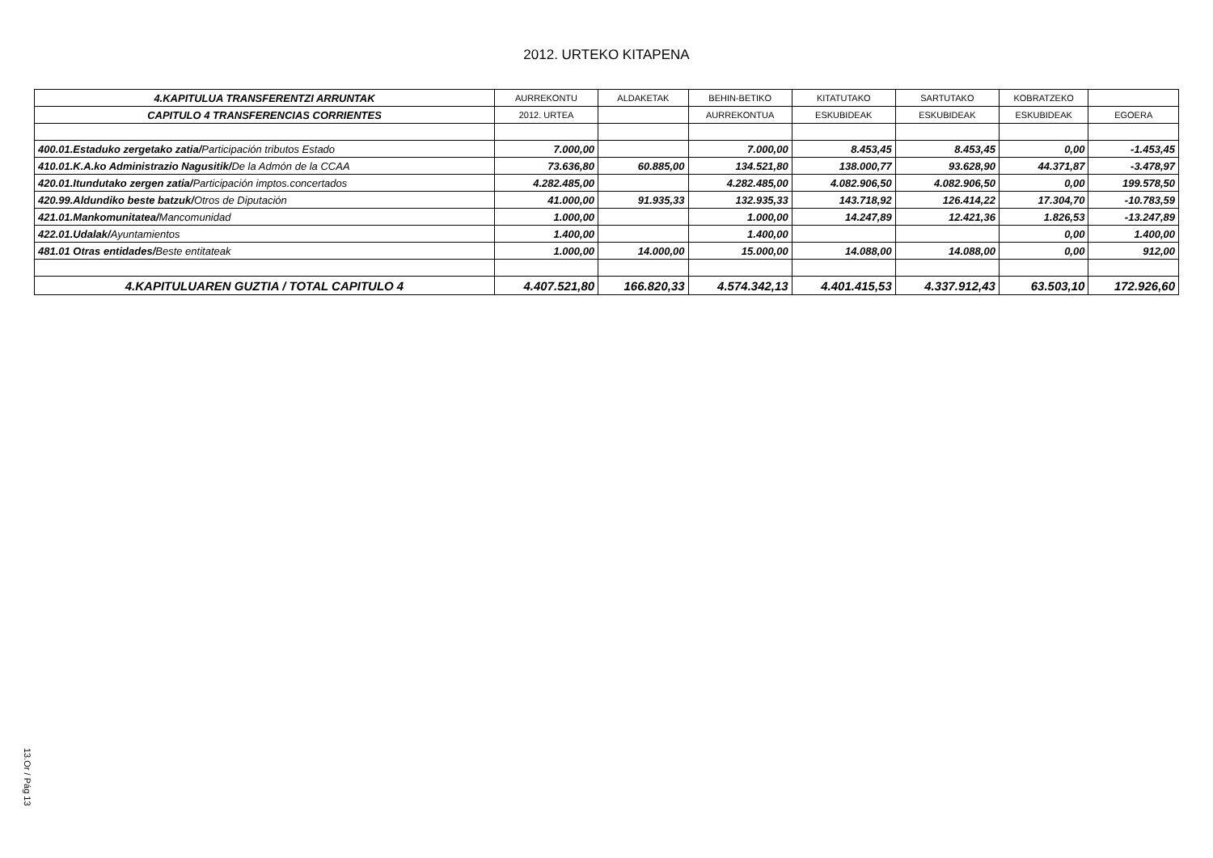2012. URTEKO KITAPENA
| 4.KAPITULUA TRANSFERENTZI ARRUNTAK | AURREKONTU | ALDAKETAK | BEHIN-BETIKO | KITATUTAKO | SARTUTAKO | KOBRATZEKO | |
| --- | --- | --- | --- | --- | --- | --- | --- |
| CAPITULO 4 TRANSFERENCIAS CORRIENTES | 2012. URTEA | | AURREKONTUA | ESKUBIDEAK | ESKUBIDEAK | ESKUBIDEAK | EGOERA |
| 400.01.Estaduko zergetako zatia/ Participación tributos Estado | 7.000,00 | | 7.000,00 | 8.453,45 | 8.453,45 | 0,00 | -1.453,45 |
| 410.01.K.A.ko Administrazio Nagusitik/ De la Admón de la CCAA | 73.636,80 | 60.885,00 | 134.521,80 | 138.000,77 | 93.628,90 | 44.371,87 | -3.478,97 |
| 420.01.Itundutako zergen zatia/ Participación imptos.concertados | 4.282.485,00 | | 4.282.485,00 | 4.082.906,50 | 4.082.906,50 | 0,00 | 199.578,50 |
| 420.99.Aldundiko beste batzuk/ Otros de Diputación | 41.000,00 | 91.935,33 | 132.935,33 | 143.718,92 | 126.414,22 | 17.304,70 | -10.783,59 |
| 421.01.Mankomunitatea/ Mancomunidad | 1.000,00 | | 1.000,00 | 14.247,89 | 12.421,36 | 1.826,53 | -13.247,89 |
| 422.01.Udalak/ Ayuntamientos | 1.400,00 | | 1.400,00 | | | 0,00 | 1.400,00 |
| 481.01 Otras entidades/ Beste entitateak | 1.000,00 | 14.000,00 | 15.000,00 | 14.088,00 | 14.088,00 | 0,00 | 912,00 |
| 4.KAPITULUAREN GUZTIA / TOTAL CAPITULO 4 | 4.407.521,80 | 166.820,33 | 4.574.342,13 | 4.401.415,53 | 4.337.912,43 | 63.503,10 | 172.926,60 |
13.Or / Pág 13